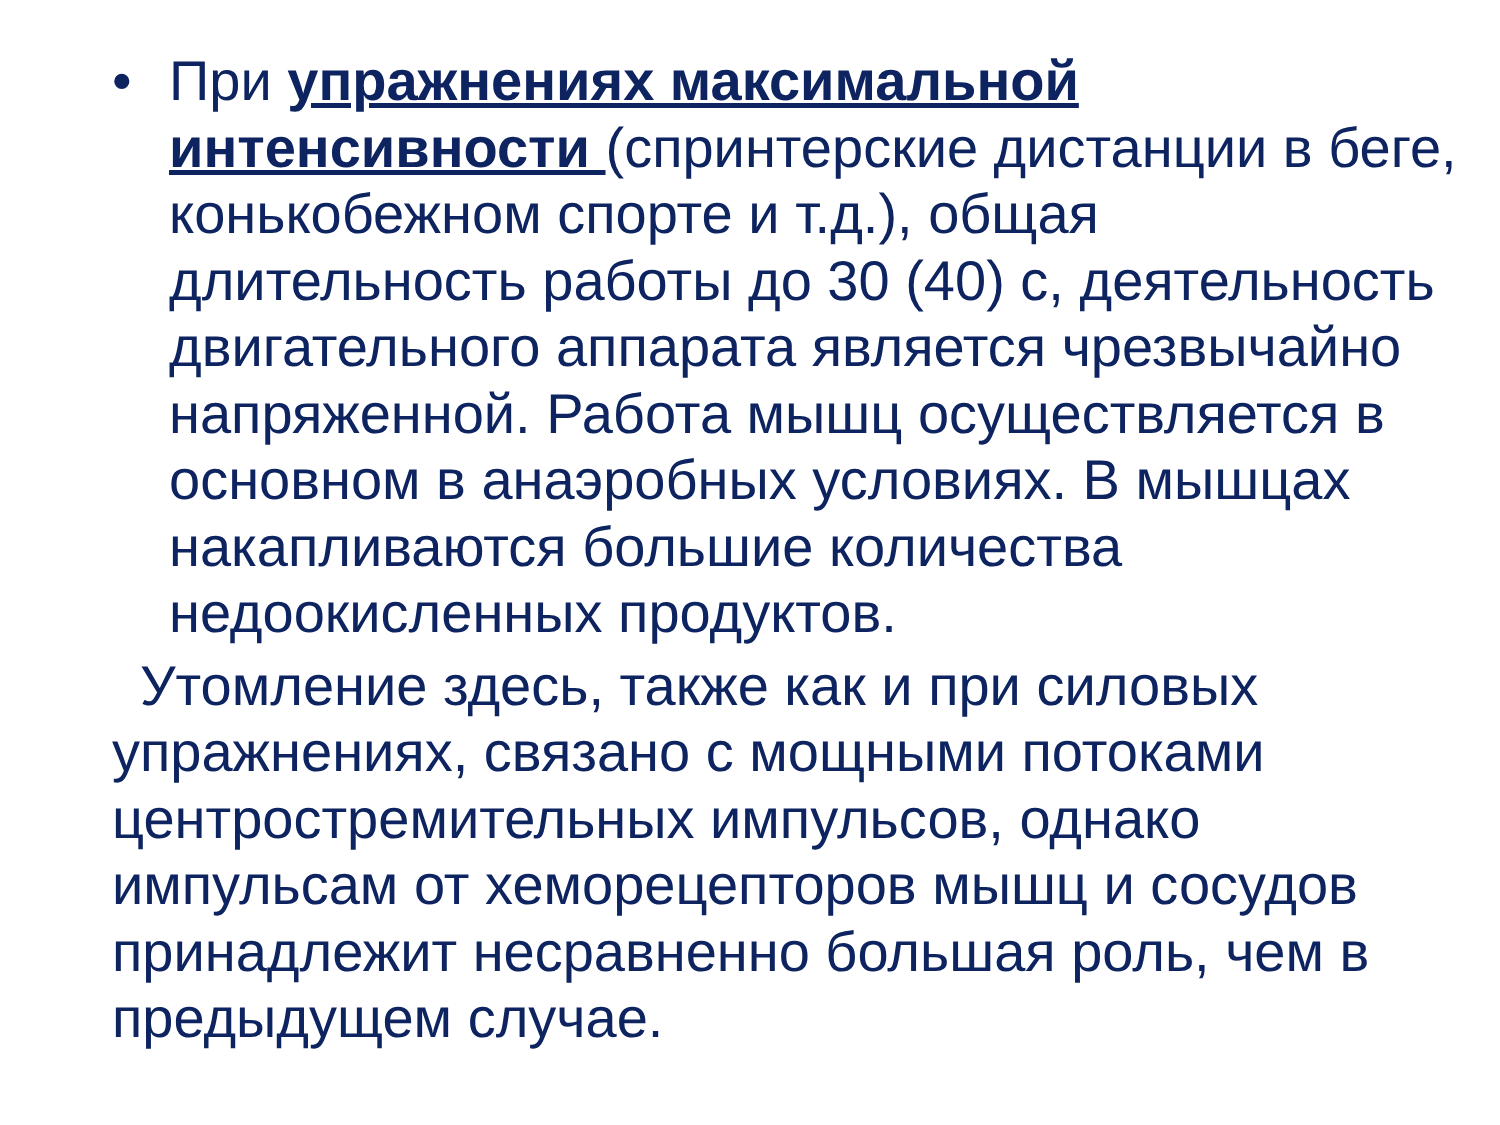• При упражнениях максимальной интенсивности (спринтерские дистанции в беге, конькобежном спорте и т.д.), общая длительность работы до 30 (40) с, деятельность двигательного аппарата является чрезвычайно напряженной. Работа мышц осуществляется в основном в анаэробных условиях. В мышцах накапливаются большие количества недоокисленных продуктов.
Утомление здесь, также как и при силовых упражнениях, связано с мощными потоками центростремительных импульсов, однако импульсам от хеморецепторов мышц и сосудов принадлежит несравненно большая роль, чем в предыдущем случае.